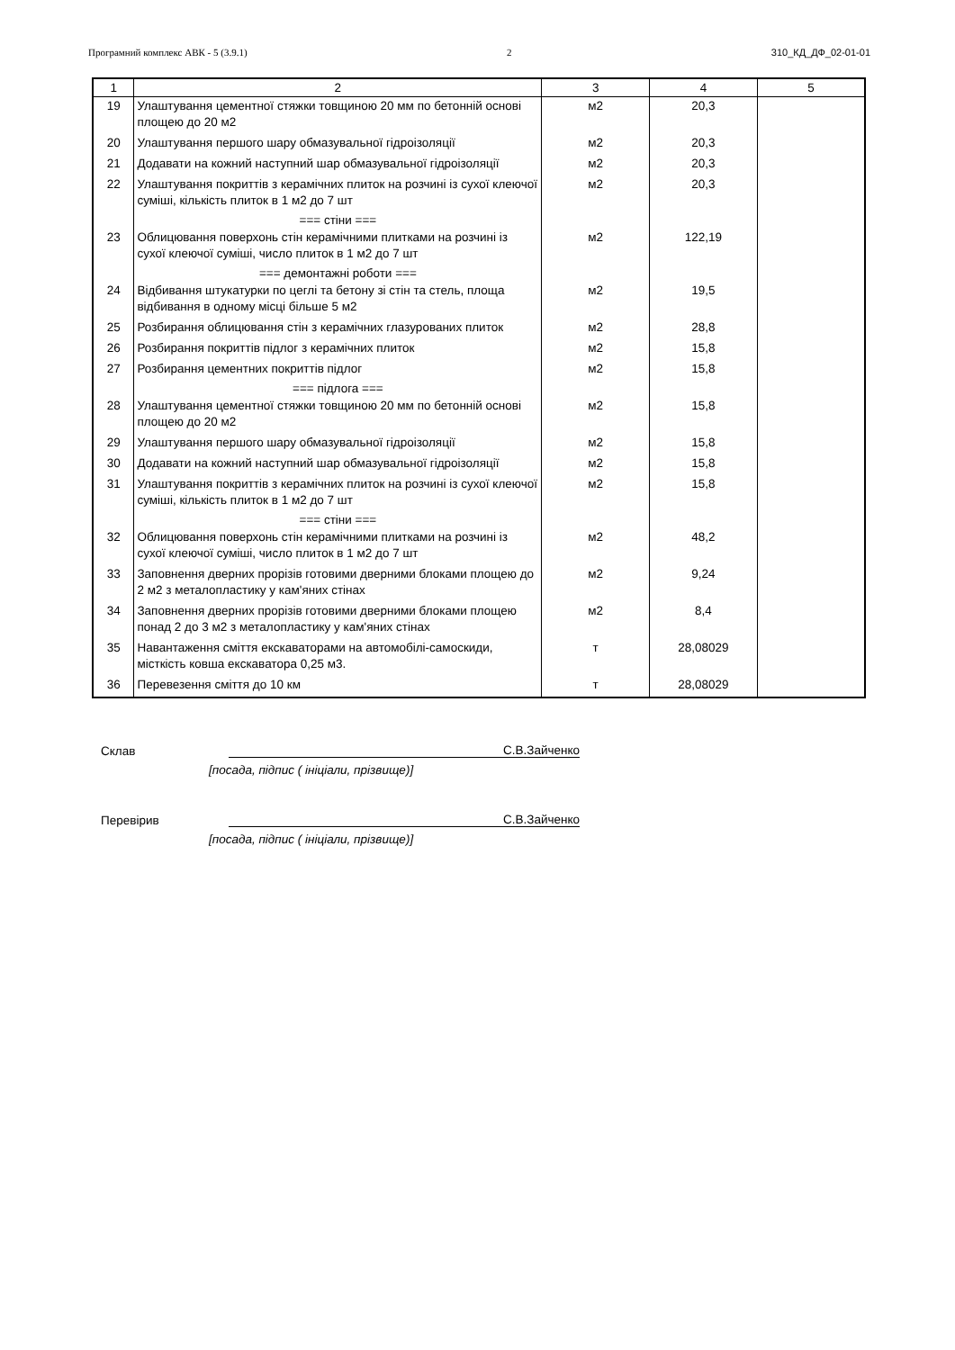Програмний комплекс АВК - 5 (3.9.1) 2 310_КД_ДФ_02-01-01
| 1 | 2 | 3 | 4 | 5 |
| --- | --- | --- | --- | --- |
| 19 | Улаштування цементної стяжки товщиною 20 мм по бетонній основі площею до 20 м2 | м2 | 20,3 | |
| 20 | Улаштування першого шару обмазувальної гідроізоляції | м2 | 20,3 | |
| 21 | Додавати на кожний наступний шар обмазувальної гідроізоляції | м2 | 20,3 | |
| 22 | Улаштування покриттів з керамічних плиток на розчині із сухої клеючої суміші, кількість плиток в 1 м2 до 7 шт | м2 | 20,3 | |
| | === стіни === | | | |
| 23 | Облицювання поверхонь стін керамічними плитками на розчині із сухої клеючої суміші, число плиток в 1 м2 до 7 шт | м2 | 122,19 | |
| | === демонтажні роботи === | | | |
| 24 | Відбивання штукатурки по цеглі та бетону зі стін та стель, площа відбивання в одному місці більше 5 м2 | м2 | 19,5 | |
| 25 | Розбирання облицювання стін з керамічних глазурованих плиток | м2 | 28,8 | |
| 26 | Розбирання покриттів підлог з керамічних плиток | м2 | 15,8 | |
| 27 | Розбирання цементних покриттів підлог | м2 | 15,8 | |
| | === підлога === | | | |
| 28 | Улаштування цементної стяжки товщиною 20 мм по бетонній основі площею до 20 м2 | м2 | 15,8 | |
| 29 | Улаштування першого шару обмазувальної гідроізоляції | м2 | 15,8 | |
| 30 | Додавати на кожний наступний шар обмазувальної гідроізоляції | м2 | 15,8 | |
| 31 | Улаштування покриттів з керамічних плиток на розчині із сухої клеючої суміші, кількість плиток в 1 м2 до 7 шт | м2 | 15,8 | |
| | === стіни === | | | |
| 32 | Облицювання поверхонь стін керамічними плитками на розчині із сухої клеючої суміші, число плиток в 1 м2 до 7 шт | м2 | 48,2 | |
| 33 | Заповнення дверних прорізів готовими дверними блоками площею до 2 м2 з металопластику у кам'яних стінах | м2 | 9,24 | |
| 34 | Заповнення дверних прорізів готовими дверними блоками площею понад 2 до 3 м2 з металопластику у кам'яних стінах | м2 | 8,4 | |
| 35 | Навантаження сміття екскаваторами на автомобілі-самоскиди, місткість ковша екскаватора 0,25 м3. | т | 28,08029 | |
| 36 | Перевезення сміття до 10 км | т | 28,08029 | |
Склав С.В.Зайченко
[посада, підпис ( ініціали, прізвище)]
Перевірив С.В.Зайченко
[посада, підпис ( ініціали, прізвище)]